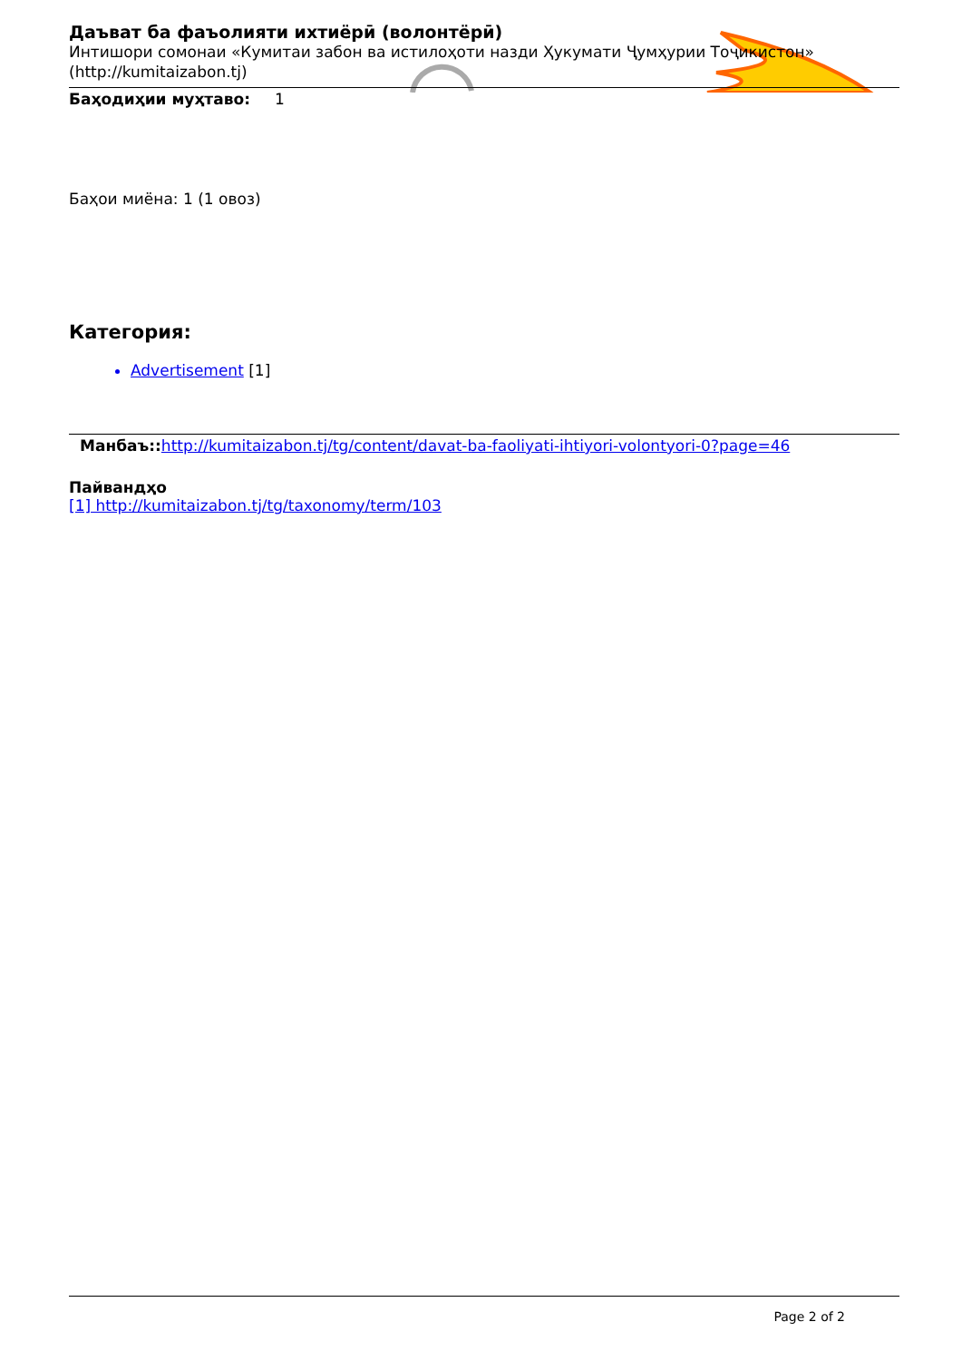Даъват ба фаъолияти ихтиёрӣ (волонтёрӣ)
Интишори сомонаи «Кумитаи забон ва истилоҳоти назди Ҳукумати Ҷумҳурии Тоҷикистон» (http://kumitaizabon.tj)
Баҳодиҳии муҳтаво: 1
Баҳои миёна: 1 (1 овоз)
Категория:
Advertisement [1]
Манбаъ:: http://kumitaizabon.tj/tg/content/davat-ba-faoliyati-ihtiyori-volontyori-0?page=46
Пайвандҳо
[1] http://kumitaizabon.tj/tg/taxonomy/term/103
Page 2 of 2